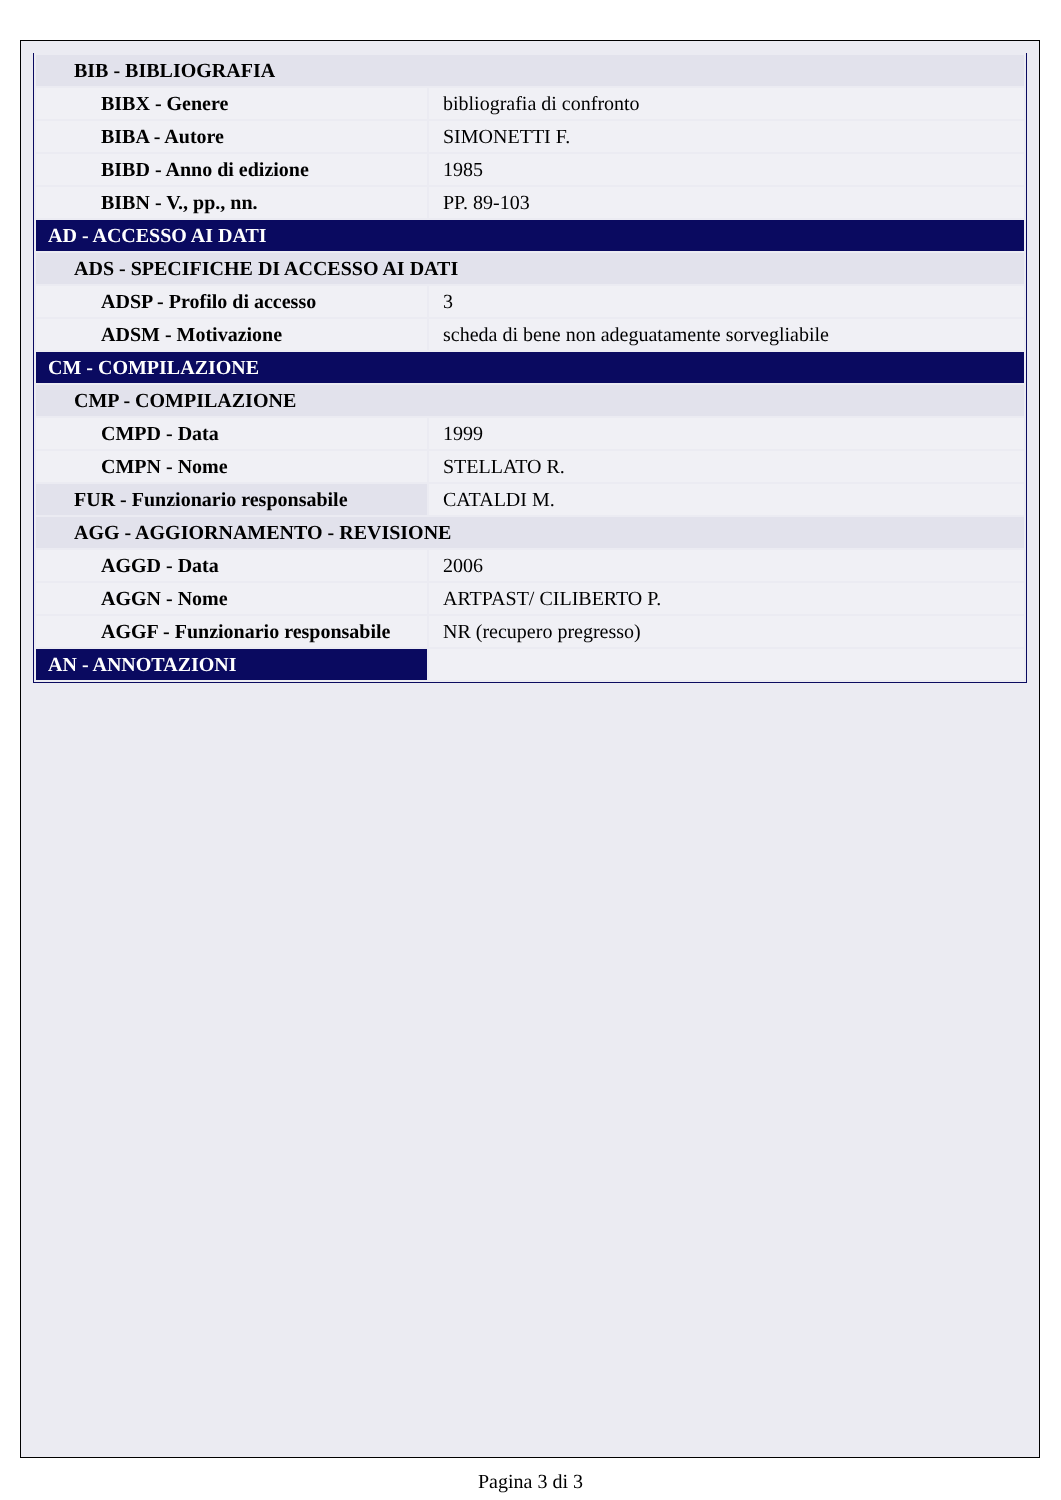| BIB - BIBLIOGRAFIA | |
| BIBX - Genere | bibliografia di confronto |
| BIBA - Autore | SIMONETTI F. |
| BIBD - Anno di edizione | 1985 |
| BIBN - V., pp., nn. | PP. 89-103 |
| AD - ACCESSO AI DATI | |
| ADS - SPECIFICHE DI ACCESSO AI DATI | |
| ADSP - Profilo di accesso | 3 |
| ADSM - Motivazione | scheda di bene non adeguatamente sorvegliabile |
| CM - COMPILAZIONE | |
| CMP - COMPILAZIONE | |
| CMPD - Data | 1999 |
| CMPN - Nome | STELLATO R. |
| FUR - Funzionario responsabile | CATALDI M. |
| AGG - AGGIORNAMENTO - REVISIONE | |
| AGGD - Data | 2006 |
| AGGN - Nome | ARTPAST/ CILIBERTO P. |
| AGGF - Funzionario responsabile | NR (recupero pregresso) |
| AN - ANNOTAZIONI | |
Pagina 3 di 3